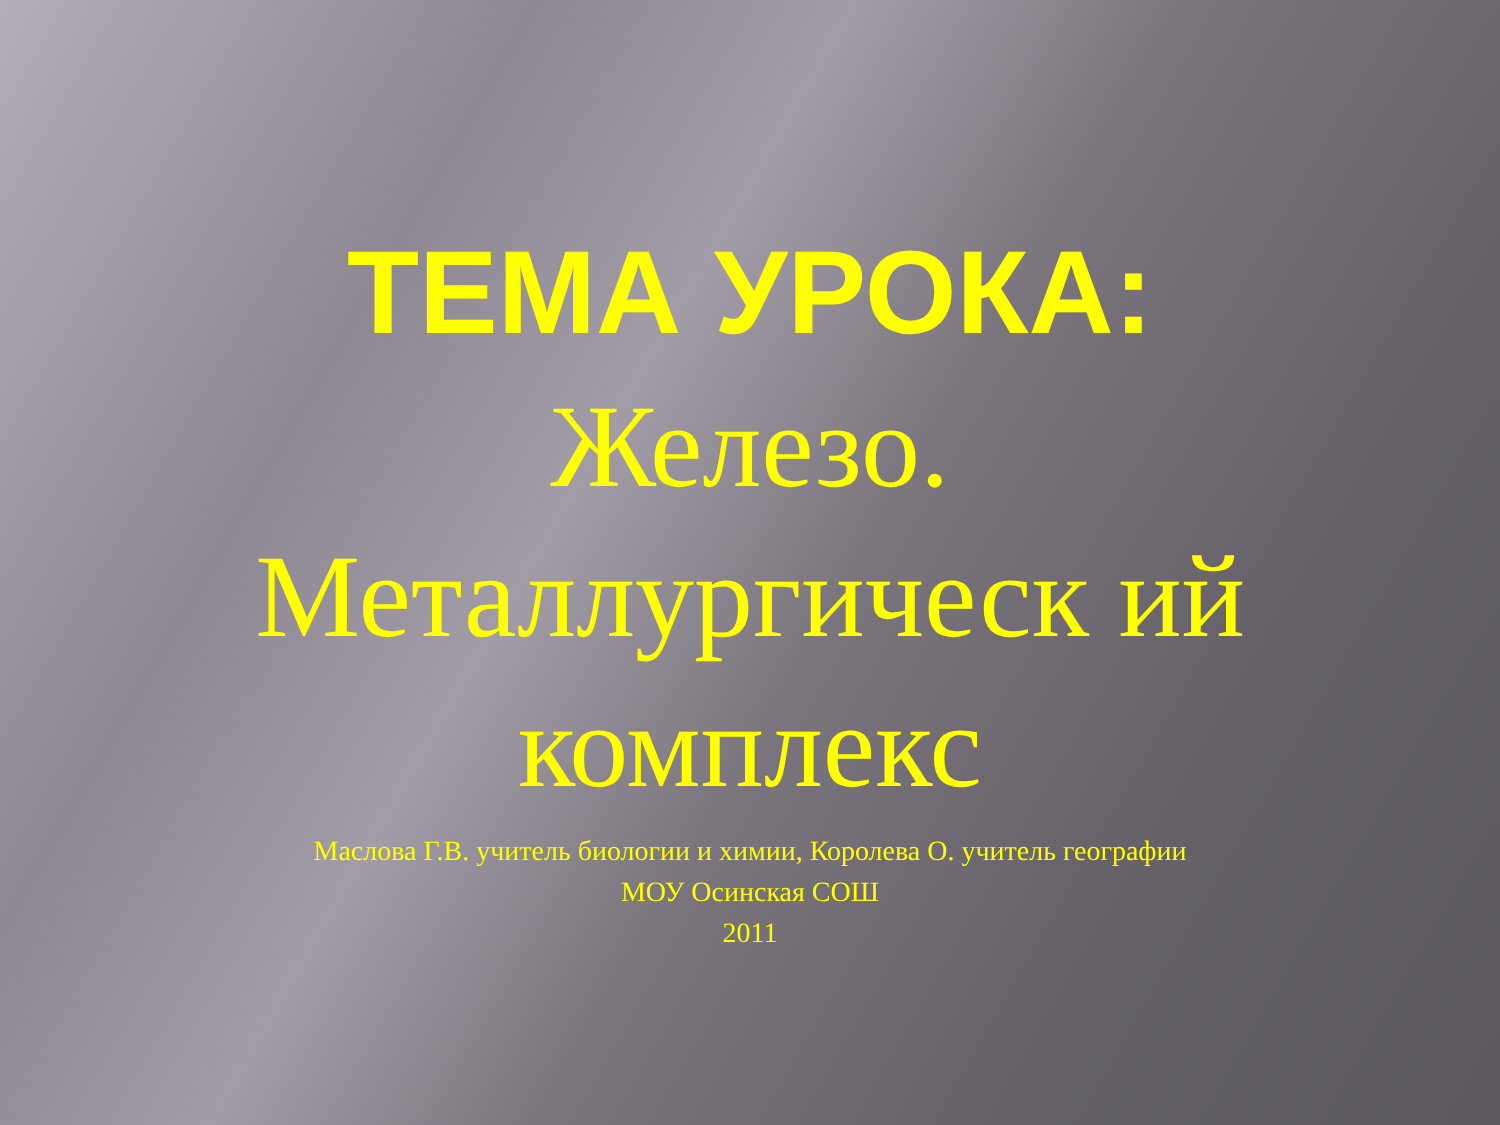ТЕМА УРОКА:
Железо. Металлургическ ий комплекс
Маслова Г.В. учитель биологии и химии, Королева О. учитель географии
МОУ Осинская СОШ
2011